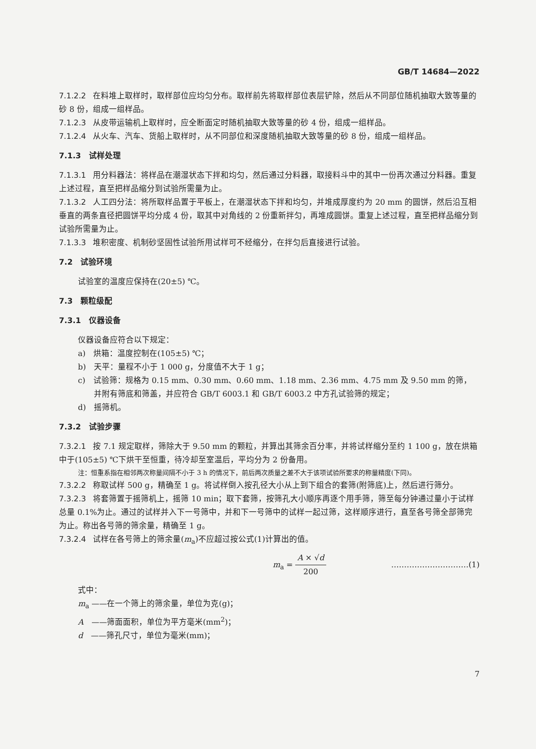GB/T 14684—2022
7.1.2.2 在料堆上取样时，取样部位应均匀分布。取样前先将取样部位表层铲除，然后从不同部位随机抽取大致等量的砂 8 份，组成一组样品。
7.1.2.3 从皮带运输机上取样时，应全断面定时随机抽取大致等量的砂 4 份，组成一组样品。
7.1.2.4 从火车、汽车、货船上取样时，从不同部位和深度随机抽取大致等量的砂 8 份，组成一组样品。
7.1.3　试样处理
7.1.3.1 用分料器法：将样品在潮湿状态下拌和均匀，然后通过分料器，取接料斗中的其中一份再次通过分料器。重复上述过程，直至把样品缩分到试验所需量为止。
7.1.3.2 人工四分法：将所取样品置于平板上，在潮湿状态下拌和均匀，并堆成厚度约为 20 mm 的圆饼，然后沿互相垂直的两条直径把圆饼平均分成 4 份，取其中对角线的 2 份重新拌匀，再堆成圆饼。重复上述过程，直至把样品缩分到试验所需量为止。
7.1.3.3 堆积密度、机制砂坚固性试验所用试样可不经缩分，在拌匀后直接进行试验。
7.2　试验环境
试验室的温度应保持在(20±5) ℃。
7.3　颗粒级配
7.3.1　仪器设备
仪器设备应符合以下规定：
a)　烘箱：温度控制在(105±5) ℃；
b)　天平：量程不小于 1 000 g，分度值不大于 1 g；
c)　试验筛：规格为 0.15 mm、0.30 mm、0.60 mm、1.18 mm、2.36 mm、4.75 mm 及 9.50 mm 的筛，并附有筛底和筛盖，并应符合 GB/T 6003.1 和 GB/T 6003.2 中方孔试验筛的规定；
d)　摇筛机。
7.3.2　试验步骤
7.3.2.1 按 7.1 规定取样，筛除大于 9.50 mm 的颗粒，并算出其筛余百分率，并将试样缩分至约 1 100 g，放在烘箱中于(105±5) ℃下烘干至恒重，待冷却至室温后，平均分为 2 份备用。
注：恒重系指在相邻两次称量间隔不小于 3 h 的情况下，前后两次质量之差不大于该项试验所要求的称量精度(下同)。
7.3.2.2 称取试样 500 g，精确至 1 g。将试样倒入按孔径大小从上到下组合的套筛(附筛底)上，然后进行筛分。
7.3.2.3 将套筛置于摇筛机上，摇筛 10 min；取下套筛，按筛孔大小顺序再逐个用手筛，筛至每分钟通过量小于试样总量 0.1%为止。通过的试样并入下一号筛中，并和下一号筛中的试样一起过筛，这样顺序进行，直至各号筛全部筛完为止。称出各号筛的筛余量，精确至 1 g。
7.3.2.4 试样在各号筛上的筛余量(m<sub>a</sub>)不应超过按公式(1)计算出的值。
m<sub>a</sub> = A × √d 200 …………………………(1)
式中：
m<sub>a</sub> ——在一个筛上的筛余量，单位为克(g)；
A　——筛面面积，单位为平方毫米(mm<sup>2</sup>)；
d　——筛孔尺寸，单位为毫米(mm)；
7